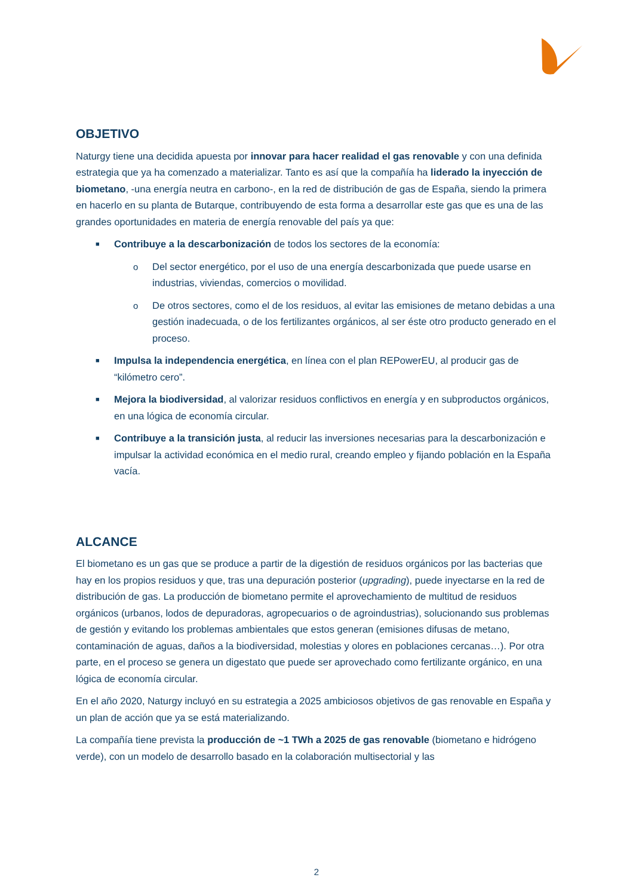OBJETIVO
Naturgy tiene una decidida apuesta por innovar para hacer realidad el gas renovable y con una definida estrategia que ya ha comenzado a materializar. Tanto es así que la compañía ha liderado la inyección de biometano, -una energía neutra en carbono-, en la red de distribución de gas de España, siendo la primera en hacerlo en su planta de Butarque, contribuyendo de esta forma a desarrollar este gas que es una de las grandes oportunidades en materia de energía renovable del país ya que:
■ Contribuye a la descarbonización de todos los sectores de la economía:
o Del sector energético, por el uso de una energía descarbonizada que puede usarse en industrias, viviendas, comercios o movilidad.
o De otros sectores, como el de los residuos, al evitar las emisiones de metano debidas a una gestión inadecuada, o de los fertilizantes orgánicos, al ser éste otro producto generado en el proceso.
■ Impulsa la independencia energética, en línea con el plan REPowerEU, al producir gas de “kilómetro cero”.
■ Mejora la biodiversidad, al valorizar residuos conflictivos en energía y en subproductos orgánicos, en una lógica de economía circular.
■ Contribuye a la transición justa, al reducir las inversiones necesarias para la descarbonización e impulsar la actividad económica en el medio rural, creando empleo y fijando población en la España vacía.
ALCANCE
El biometano es un gas que se produce a partir de la digestión de residuos orgánicos por las bacterias que hay en los propios residuos y que, tras una depuración posterior (upgrading), puede inyectarse en la red de distribución de gas. La producción de biometano permite el aprovechamiento de multitud de residuos orgánicos (urbanos, lodos de depuradoras, agropecuarios o de agroindustrias), solucionando sus problemas de gestión y evitando los problemas ambientales que estos generan (emisiones difusas de metano, contaminación de aguas, daños a la biodiversidad, molestias y olores en poblaciones cercanas…). Por otra parte, en el proceso se genera un digestato que puede ser aprovechado como fertilizante orgánico, en una lógica de economía circular.
En el año 2020, Naturgy incluyó en su estrategia a 2025 ambiciosos objetivos de gas renovable en España y un plan de acción que ya se está materializando.
La compañía tiene prevista la producción de ~1 TWh a 2025 de gas renovable (biometano e hidrógeno verde), con un modelo de desarrollo basado en la colaboración multisectorial y las
2